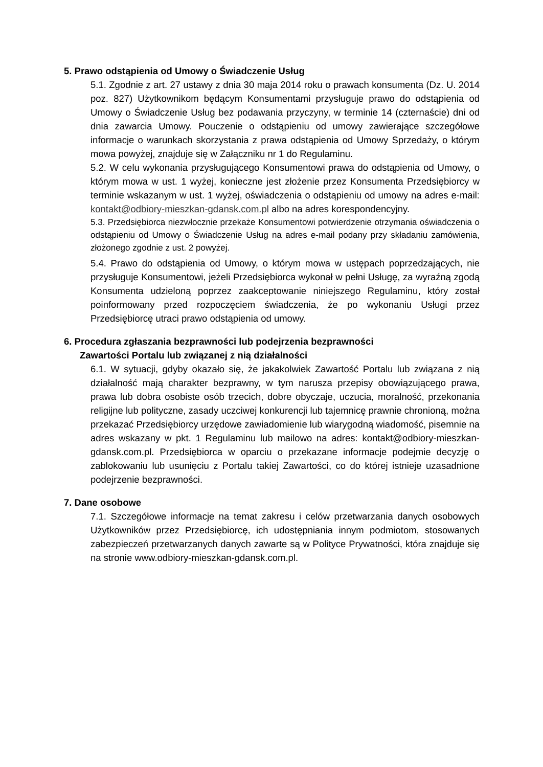5. Prawo odstąpienia od Umowy o Świadczenie Usług
5.1. Zgodnie z art. 27 ustawy z dnia 30 maja 2014 roku o prawach konsumenta (Dz. U. 2014 poz. 827) Użytkownikom będącym Konsumentami przysługuje prawo do odstąpienia od Umowy o Świadczenie Usług bez podawania przyczyny, w terminie 14 (czternaście) dni od dnia zawarcia Umowy. Pouczenie o odstąpieniu od umowy zawierające szczegółowe informacje o warunkach skorzystania z prawa odstąpienia od Umowy Sprzedaży, o którym mowa powyżej, znajduje się w Załączniku nr 1 do Regulaminu.
5.2. W celu wykonania przysługującego Konsumentowi prawa do odstąpienia od Umowy, o którym mowa w ust. 1 wyżej, konieczne jest złożenie przez Konsumenta Przedsiębiorcy w terminie wskazanym w ust. 1 wyżej, oświadczenia o odstąpieniu od umowy na adres e-mail: kontakt@odbiory-mieszkan-gdansk.com.pl albo na adres korespondencyjny.
5.3. Przedsiębiorca niezwłocznie przekaże Konsumentowi potwierdzenie otrzymania oświadczenia o odstąpieniu od Umowy o Świadczenie Usług na adres e-mail podany przy składaniu zamówienia, złożonego zgodnie z ust. 2 powyżej.
5.4. Prawo do odstąpienia od Umowy, o którym mowa w ustępach poprzedzających, nie przysługuje Konsumentowi, jeżeli Przedsiębiorca wykonał w pełni Usługę, za wyraźną zgodą Konsumenta udzieloną poprzez zaakceptowanie niniejszego Regulaminu, który został poinformowany przed rozpoczęciem świadczenia, że po wykonaniu Usługi przez Przedsiębiorcę utraci prawo odstąpienia od umowy.
6. Procedura zgłaszania bezprawności lub podejrzenia bezprawności
Zawartości Portalu lub związanej z nią działalności
6.1. W sytuacji, gdyby okazało się, że jakakolwiek Zawartość Portalu lub związana z nią działalność mają charakter bezprawny, w tym narusza przepisy obowiązującego prawa, prawa lub dobra osobiste osób trzecich, dobre obyczaje, uczucia, moralność, przekonania religijne lub polityczne, zasady uczciwej konkurencji lub tajemnicę prawnie chronioną, można przekazać Przedsiębiorcy urzędowe zawiadomienie lub wiarygodną wiadomość, pisemnie na adres wskazany w pkt. 1 Regulaminu lub mailowo na adres: kontakt@odbiory-mieszkan-gdansk.com.pl. Przedsiębiorca w oparciu o przekazane informacje podejmie decyzję o zablokowaniu lub usunięciu z Portalu takiej Zawartości, co do której istnieje uzasadnione podejrzenie bezprawności.
7. Dane osobowe
7.1. Szczegółowe informacje na temat zakresu i celów przetwarzania danych osobowych Użytkowników przez Przedsiębiorcę, ich udostępniania innym podmiotom, stosowanych zabezpieczeń przetwarzanych danych zawarte są w Polityce Prywatności, która znajduje się na stronie www.odbiory-mieszkan-gdansk.com.pl.